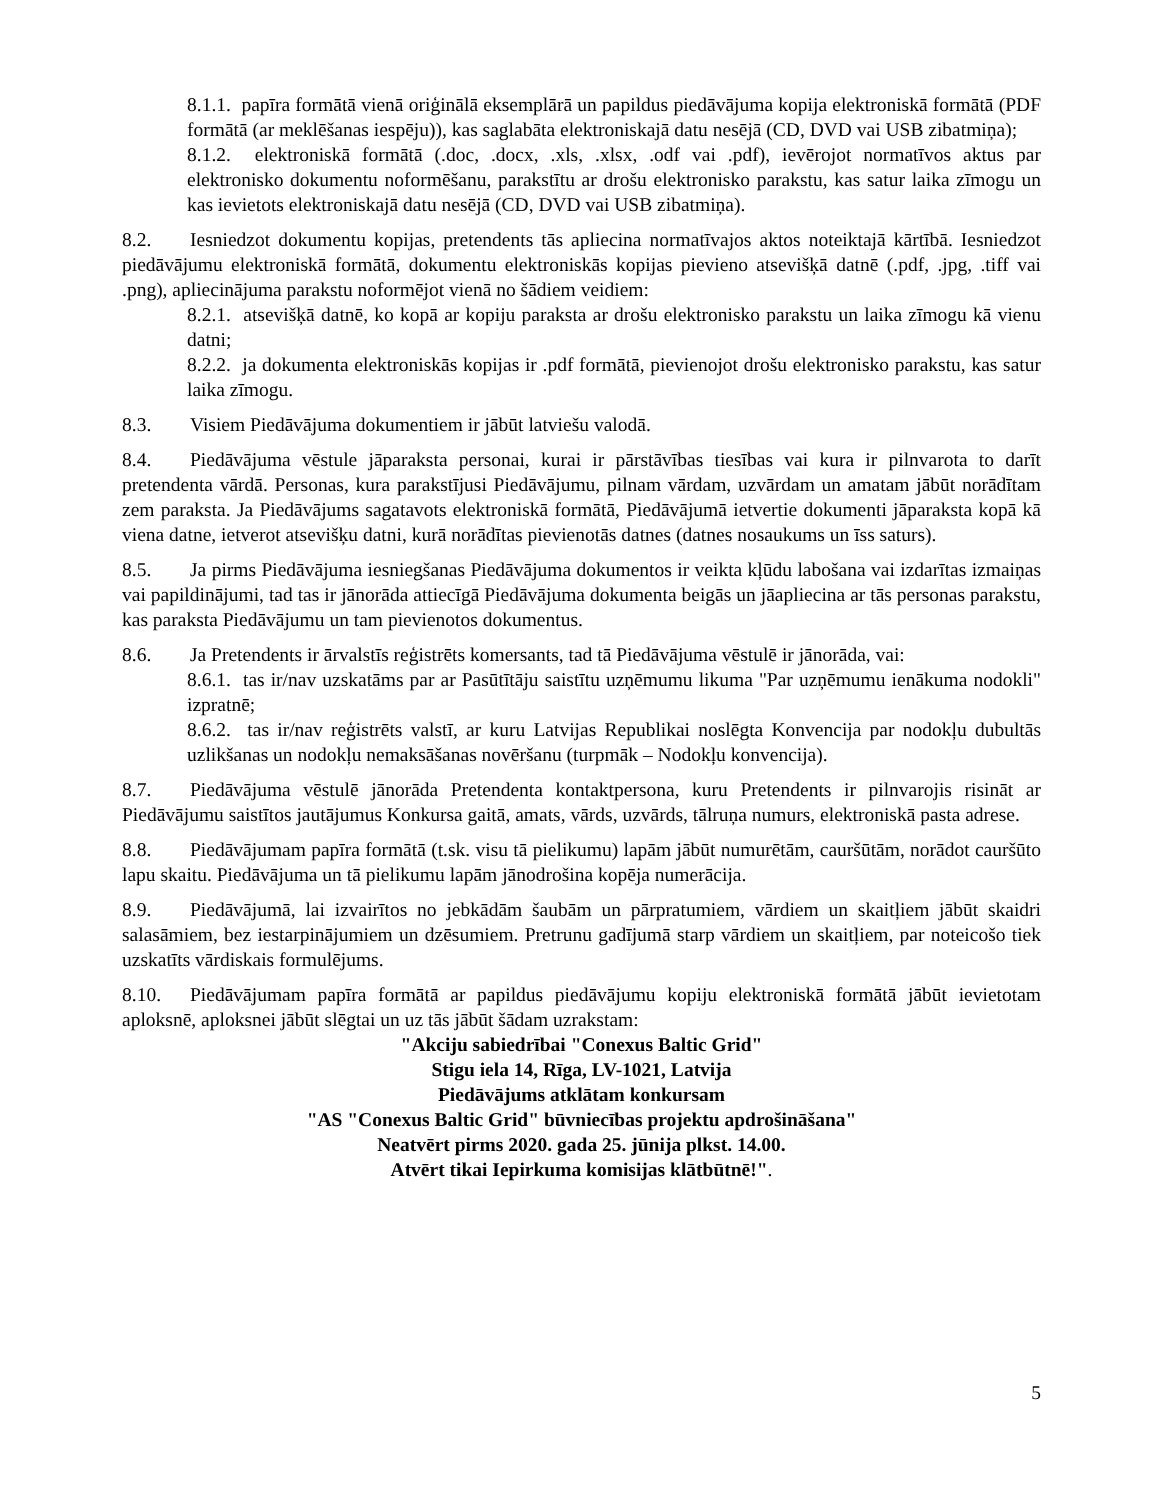8.1.1. papīra formātā vienā oriģinālā eksemplārā un papildus piedāvājuma kopija elektroniskā formātā (PDF formātā (ar meklēšanas iespēju)), kas saglabāta elektroniskajā datu nesējā (CD, DVD vai USB zibatmiņa);
8.1.2. elektroniskā formātā (.doc, .docx, .xls, .xlsx, .odf vai .pdf), ievērojot normatīvos aktus par elektronisko dokumentu noformēšanu, parakstītu ar drošu elektronisko parakstu, kas satur laika zīmogu un kas ievietots elektroniskajā datu nesējā (CD, DVD vai USB zibatmiņa).
8.2. Iesniedzot dokumentu kopijas, pretendents tās apliecina normatīvajos aktos noteiktajā kārtībā. Iesniedzot piedāvājumu elektroniskā formātā, dokumentu elektroniskās kopijas pievieno atsevišķā datnē (.pdf, .jpg, .tiff vai .png), apliecinājuma parakstu noformējot vienā no šādiem veidiem:
8.2.1. atsevišķā datnē, ko kopā ar kopiju paraksta ar drošu elektronisko parakstu un laika zīmogu kā vienu datni;
8.2.2. ja dokumenta elektroniskās kopijas ir .pdf formātā, pievienojot drošu elektronisko parakstu, kas satur laika zīmogu.
8.3. Visiem Piedāvājuma dokumentiem ir jābūt latviešu valodā.
8.4. Piedāvājuma vēstule jāparaksta personai, kurai ir pārstāvības tiesības vai kura ir pilnvarota to darīt pretendenta vārdā. Personas, kura parakstījusi Piedāvājumu, pilnam vārdam, uzvārdam un amatam jābūt norādītam zem paraksta. Ja Piedāvājums sagatavots elektroniskā formātā, Piedāvājumā ietvertie dokumenti jāparaksta kopā kā viena datne, ietverot atsevišķu datni, kurā norādītas pievienotās datnes (datnes nosaukums un īss saturs).
8.5. Ja pirms Piedāvājuma iesniegšanas Piedāvājuma dokumentos ir veikta kļūdu labošana vai izdarītas izmaiņas vai papildinājumi, tad tas ir jānorāda attiecīgā Piedāvājuma dokumenta beigās un jāapliecina ar tās personas parakstu, kas paraksta Piedāvājumu un tam pievienotos dokumentus.
8.6. Ja Pretendents ir ārvalstīs reģistrēts komersants, tad tā Piedāvājuma vēstulē ir jānorāda, vai:
8.6.1. tas ir/nav uzskatāms par ar Pasūtītāju saistītu uzņēmumu likuma "Par uzņēmumu ienākuma nodokli" izpratnē;
8.6.2. tas ir/nav reģistrēts valstī, ar kuru Latvijas Republikai noslēgta Konvencija par nodokļu dubultās uzlikšanas un nodokļu nemaksāšanas novēršanu (turpmāk – Nodokļu konvencija).
8.7. Piedāvājuma vēstulē jānorāda Pretendenta kontaktpersona, kuru Pretendents ir pilnvarojis risināt ar Piedāvājumu saistītos jautājumus Konkursa gaitā, amats, vārds, uzvārds, tālruņa numurs, elektroniskā pasta adrese.
8.8. Piedāvājumam papīra formātā (t.sk. visu tā pielikumu) lapām jābūt numurētām, cauršūtām, norādot cauršūto lapu skaitu. Piedāvājuma un tā pielikumu lapām jānodrošina kopēja numerācija.
8.9. Piedāvājumā, lai izvairītos no jebkādām šaubām un pārpratumiem, vārdiem un skaitļiem jābūt skaidri salasāmiem, bez iestarpinājumiem un dzēsumiem. Pretrunu gadījumā starp vārdiem un skaitļiem, par noteicošo tiek uzskatīts vārdiskais formulējums.
8.10. Piedāvājumam papīra formātā ar papildus piedāvājumu kopiju elektroniskā formātā jābūt ievietotam aploksnē, aploksnei jābūt slēgtai un uz tās jābūt šādam uzrakstam:
"Akciju sabiedrībai "Conexus Baltic Grid"
Stigu iela 14, Rīga, LV-1021, Latvija
Piedāvājums atklātam konkursam
"AS "Conexus Baltic Grid" būvniecības projektu apdrošināšana"
Neatvērt pirms 2020. gada 25. jūnija plkst. 14.00.
Atvērt tikai Iepirkuma komisijas klātbūtnē!".
5